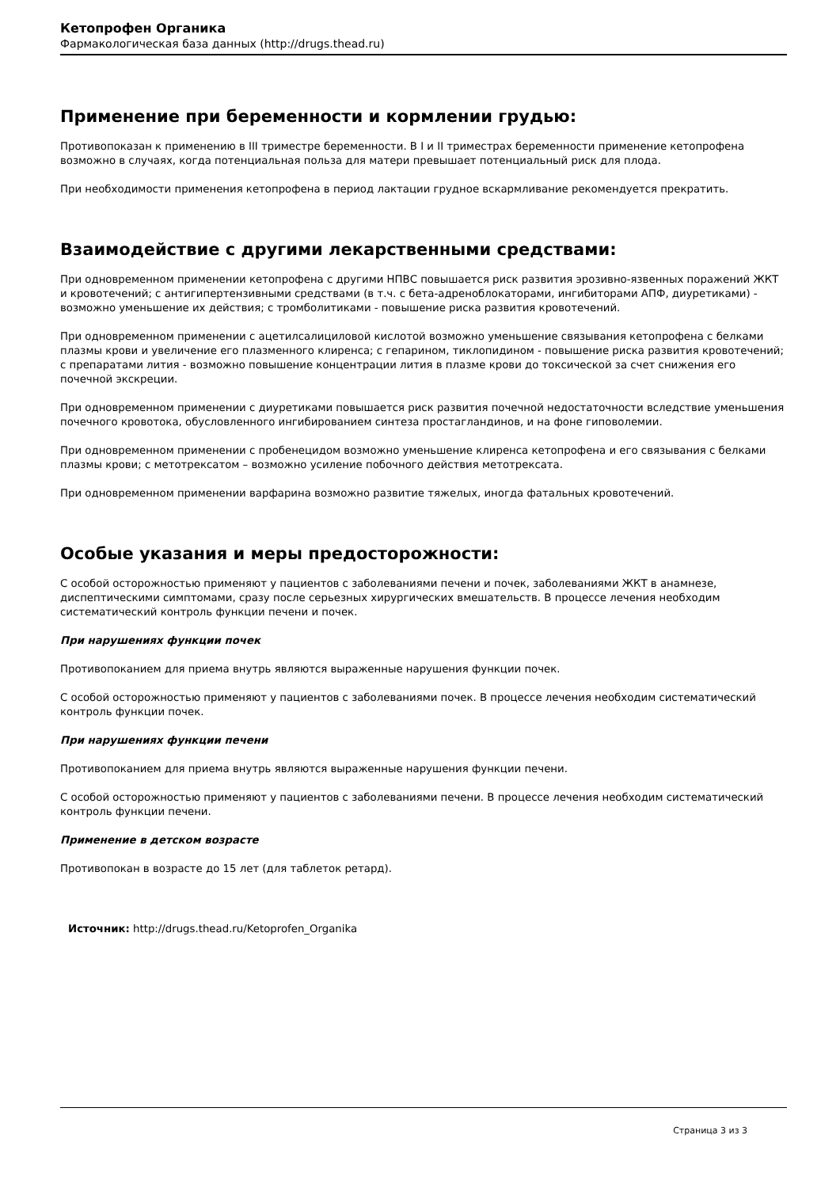Кетопрофен Органика
Фармакологическая база данных (http://drugs.thead.ru)
Применение при беременности и кормлении грудью:
Противопоказан к применению в III триместре беременности. В I и II триместрах беременности применение кетопрофена возможно в случаях, когда потенциальная польза для матери превышает потенциальный риск для плода.
При необходимости применения кетопрофена в период лактации грудное вскармливание рекомендуется прекратить.
Взаимодействие с другими лекарственными средствами:
При одновременном применении кетопрофена с другими НПВС повышается риск развития эрозивно-язвенных поражений ЖКТ и кровотечений; с антигипертензивными средствами (в т.ч. с бета-адреноблокаторами, ингибиторами АПФ, диуретиками) - возможно уменьшение их действия; с тромболитиками - повышение риска развития кровотечений.
При одновременном применении с ацетилсалициловой кислотой возможно уменьшение связывания кетопрофена с белками плазмы крови и увеличение его плазменного клиренса; с гепарином, тиклопидином - повышение риска развития кровотечений; с препаратами лития - возможно повышение концентрации лития в плазме крови до токсической за счет снижения его почечной экскреции.
При одновременном применении с диуретиками повышается риск развития почечной недостаточности вследствие уменьшения почечного кровотока, обусловленного ингибированием синтеза простагландинов, и на фоне гиповолемии.
При одновременном применении с пробенецидом возможно уменьшение клиренса кетопрофена и его связывания с белками плазмы крови; с метотрексатом – возможно усиление побочного действия метотрексата.
При одновременном применении варфарина возможно развитие тяжелых, иногда фатальных кровотечений.
Особые указания и меры предосторожности:
С особой осторожностью применяют у пациентов с заболеваниями печени и почек, заболеваниями ЖКТ в анамнезе, диспептическими симптомами, сразу после серьезных хирургических вмешательств. В процессе лечения необходим систематический контроль функции печени и почек.
При нарушениях функции почек
Противопоканием для приема внутрь являются выраженные нарушения функции почек.
С особой осторожностью применяют у пациентов с заболеваниями почек. В процессе лечения необходим систематический контроль функции почек.
При нарушениях функции печени
Противопоканием для приема внутрь являются выраженные нарушения функции печени.
С особой осторожностью применяют у пациентов с заболеваниями печени. В процессе лечения необходим систематический контроль функции печени.
Применение в детском возрасте
Противопокан в возрасте до 15 лет (для таблеток ретард).
Источник: http://drugs.thead.ru/Ketoprofen_Organika
Страница 3 из 3